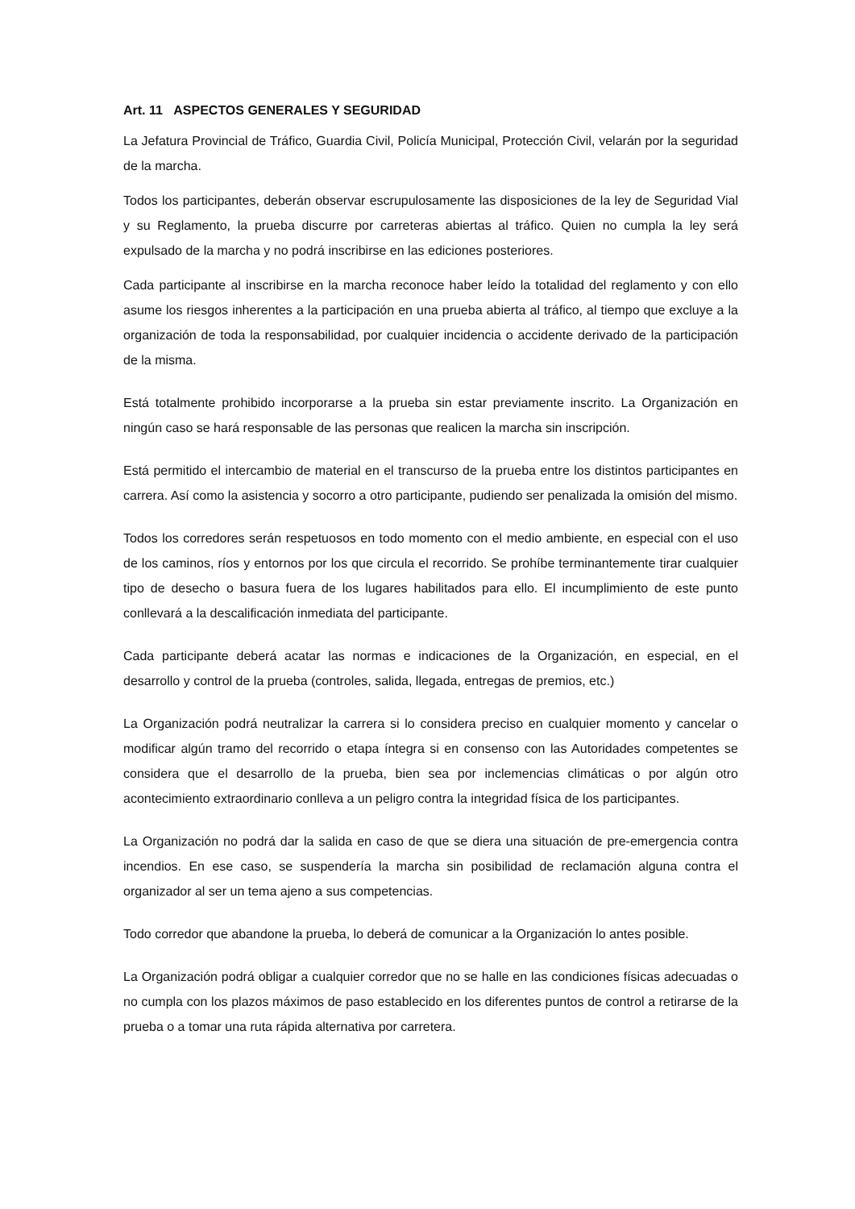Art. 11 ASPECTOS GENERALES Y SEGURIDAD
La Jefatura Provincial de Tráfico, Guardia Civil, Policía Municipal, Protección Civil, velarán por la seguridad de la marcha.
Todos los participantes, deberán observar escrupulosamente las disposiciones de la ley de Seguridad Vial y su Reglamento, la prueba discurre por carreteras abiertas al tráfico. Quien no cumpla la ley será expulsado de la marcha y no podrá inscribirse en las ediciones posteriores.
Cada participante al inscribirse en la marcha reconoce haber leído la totalidad del reglamento y con ello asume los riesgos inherentes a la participación en una prueba abierta al tráfico, al tiempo que excluye a la organización de toda la responsabilidad, por cualquier incidencia o accidente derivado de la participación de la misma.
Está totalmente prohibido incorporarse a la prueba sin estar previamente inscrito. La Organización en ningún caso se hará responsable de las personas que realicen la marcha sin inscripción.
Está permitido el intercambio de material en el transcurso de la prueba entre los distintos participantes en carrera. Así como la asistencia y socorro a otro participante, pudiendo ser penalizada la omisión del mismo.
Todos los corredores serán respetuosos en todo momento con el medio ambiente, en especial con el uso de los caminos, ríos y entornos por los que circula el recorrido. Se prohíbe terminantemente tirar cualquier tipo de desecho o basura fuera de los lugares habilitados para ello. El incumplimiento de este punto conllevará a la descalificación inmediata del participante.
Cada participante deberá acatar las normas e indicaciones de la Organización, en especial, en el desarrollo y control de la prueba (controles, salida, llegada, entregas de premios, etc.)
La Organización podrá neutralizar la carrera si lo considera preciso en cualquier momento y cancelar o modificar algún tramo del recorrido o etapa íntegra si en consenso con las Autoridades competentes se considera que el desarrollo de la prueba, bien sea por inclemencias climáticas o por algún otro acontecimiento extraordinario conlleva a un peligro contra la integridad física de los participantes.
La Organización no podrá dar la salida en caso de que se diera una situación de pre-emergencia contra incendios. En ese caso, se suspendería la marcha sin posibilidad de reclamación alguna contra el organizador al ser un tema ajeno a sus competencias.
Todo corredor que abandone la prueba, lo deberá de comunicar a la Organización lo antes posible.
La Organización podrá obligar a cualquier corredor que no se halle en las condiciones físicas adecuadas o no cumpla con los plazos máximos de paso establecido en los diferentes puntos de control a retirarse de la prueba o a tomar una ruta rápida alternativa por carretera.